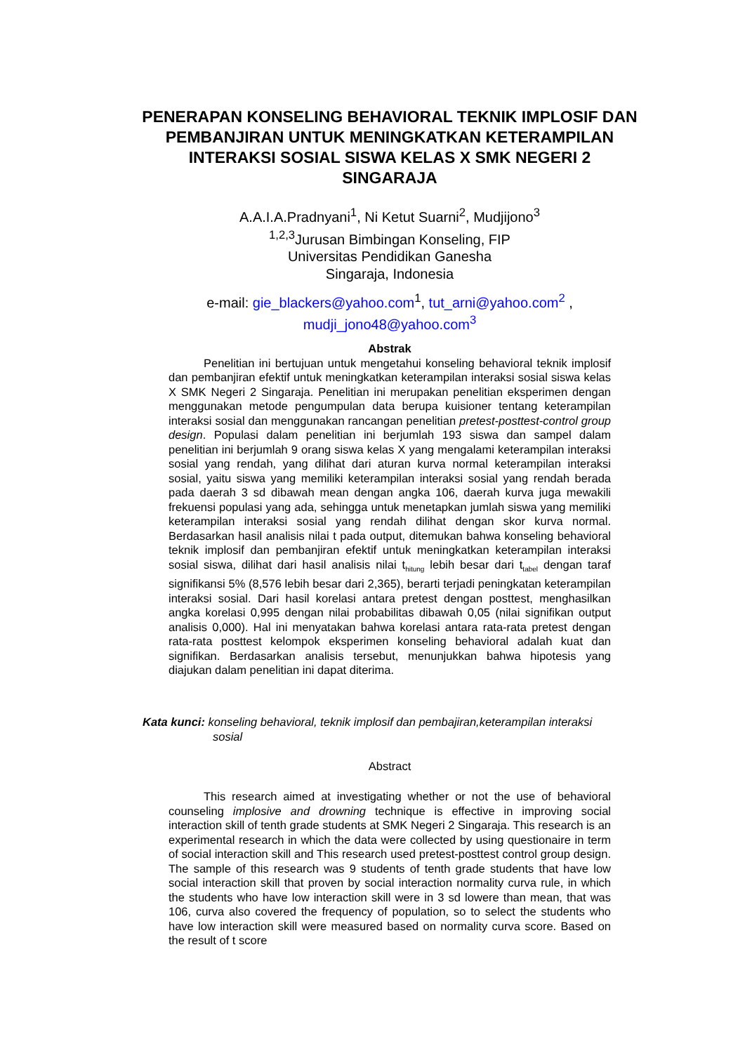PENERAPAN KONSELING BEHAVIORAL TEKNIK IMPLOSIF DAN PEMBANJIRAN UNTUK MENINGKATKAN KETERAMPILAN INTERAKSI SOSIAL SISWA KELAS X SMK NEGERI 2 SINGARAJA
A.A.I.A.Pradnyani<sup>1</sup>, Ni Ketut Suarni<sup>2</sup>, Mudjijono<sup>3</sup>
<sup>1,2,3</sup>Jurusan Bimbingan Konseling, FIP
Universitas Pendidikan Ganesha
Singaraja, Indonesia
e-mail: gie_blackers@yahoo.com<sup>1</sup>, tut_arni@yahoo.com<sup>2</sup> ,
mudji_jono48@yahoo.com<sup>3</sup>
Abstrak
Penelitian ini bertujuan untuk mengetahui konseling behavioral teknik implosif dan pembanjiran efektif untuk meningkatkan keterampilan interaksi sosial siswa kelas X SMK Negeri 2 Singaraja. Penelitian ini merupakan penelitian eksperimen dengan menggunakan metode pengumpulan data berupa kuisioner tentang keterampilan interaksi sosial dan menggunakan rancangan penelitian pretest-posttest-control group design. Populasi dalam penelitian ini berjumlah 193 siswa dan sampel dalam penelitian ini berjumlah 9 orang siswa kelas X yang mengalami keterampilan interaksi sosial yang rendah, yang dilihat dari aturan kurva normal keterampilan interaksi sosial, yaitu siswa yang memiliki keterampilan interaksi sosial yang rendah berada pada daerah 3 sd dibawah mean dengan angka 106, daerah kurva juga mewakili frekuensi populasi yang ada, sehingga untuk menetapkan jumlah siswa yang memiliki keterampilan interaksi sosial yang rendah dilihat dengan skor kurva normal. Berdasarkan hasil analisis nilai t pada output, ditemukan bahwa konseling behavioral teknik implosif dan pembanjiran efektif untuk meningkatkan keterampilan interaksi sosial siswa, dilihat dari hasil analisis nilai t<sub>hitung</sub> lebih besar dari t<sub>tabel</sub> dengan taraf signifikansi 5% (8,576 lebih besar dari 2,365), berarti terjadi peningkatan keterampilan interaksi sosial. Dari hasil korelasi antara pretest dengan posttest, menghasilkan angka korelasi 0,995 dengan nilai probabilitas dibawah 0,05 (nilai signifikan output analisis 0,000). Hal ini menyatakan bahwa korelasi antara rata-rata pretest dengan rata-rata posttest kelompok eksperimen konseling behavioral adalah kuat dan signifikan. Berdasarkan analisis tersebut, menunjukkan bahwa hipotesis yang diajukan dalam penelitian ini dapat diterima.
Kata kunci: konseling behavioral, teknik implosif dan pembajiran,keterampilan interaksi
sosial
Abstract
This research aimed at investigating whether or not the use of behavioral counseling implosive and drowning technique is effective in improving social interaction skill of tenth grade students at SMK Negeri 2 Singaraja. This research is an experimental research in which the data were collected by using questionaire in term of social interaction skill and This research used pretest-posttest control group design. The sample of this research was 9 students of tenth grade students that have low social interaction skill that proven by social interaction normality curva rule, in which the students who have low interaction skill were in 3 sd lowere than mean, that was 106, curva also covered the frequency of population, so to select the students who have low interaction skill were measured based on normality curva score. Based on the result of t score